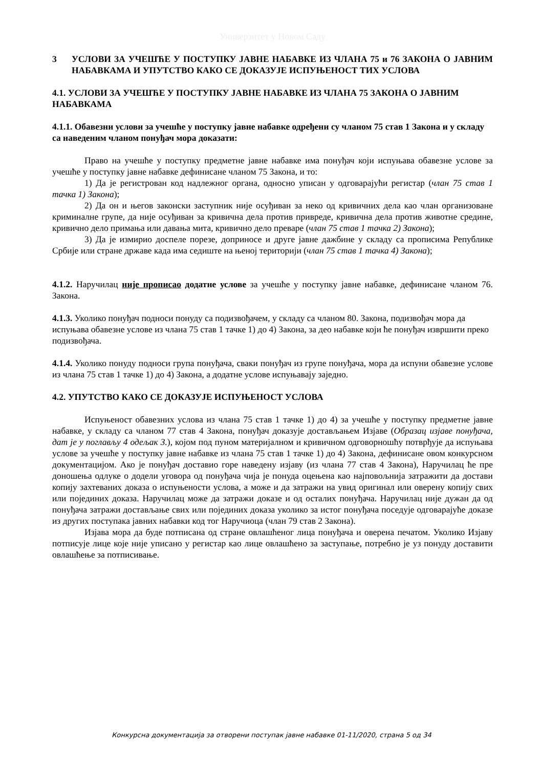Универзитет у Новом Саду
3 УСЛОВИ ЗА УЧЕШЋЕ У ПОСТУПКУ ЈАВНЕ НАБАВКЕ ИЗ ЧЛАНА 75 и 76 ЗАКОНА О ЈАВНИМ НАБАВКАМА И УПУТСТВО КАКО СЕ ДОКАЗУЈЕ ИСПУЊЕНОСТ ТИХ УСЛОВА
4.1. УСЛОВИ ЗА УЧЕШЋЕ У ПОСТУПКУ ЈАВНЕ НАБАВКЕ ИЗ ЧЛАНА 75 ЗАКОНА О ЈАВНИМ НАБАВКАМА
4.1.1. Обавезни услови за учешће у поступку јавне набавке одређени су чланом 75 став 1 Закона и у складу са наведеним чланом понуђач мора доказати:
Право на учешће у поступку предметне јавне набавке има понуђач који испуњава обавезне услове за учешће у поступку јавне набавке дефинисане чланом 75 Закона, и то:
1) Да је регистрован код надлежног органа, односно уписан у одговарајући регистар (члан 75 став 1 тачка 1) Закона);
2) Да он и његов законски заступник није осуђиван за неко од кривичних дела као члан организоване криминалне групе, да није осуђиван за кривична дела против привреде, кривична дела против животне средине, кривично дело примања или давања мита, кривично дело преваре (члан 75 став 1 тачка 2) Закона);
3) Да је измирио доспеле порезе, доприносе и друге јавне дажбине у складу са прописима Републике Србије или стране државе када има седиште на њеној територији (члан 75 став 1 тачка 4) Закона);
4.1.2. Наручилац није прописао додатне услове за учешће у поступку јавне набавке, дефинисане чланом 76. Закона.
4.1.3. Уколико понуђач подноси понуду са подизвођачем, у складу са чланом 80. Закона, подизвођач мора да испуњава обавезне услове из члана 75 став 1 тачке 1) до 4) Закона, за део набавке који ће понуђач извршити преко подизвођача.
4.1.4. Уколико понуду подноси група понуђача, сваки понуђач из групе понуђача, мора да испуни обавезне услове из члана 75 став 1 тачке 1) до 4) Закона, а додатне услове испуњавају заједно.
4.2. УПУТСТВО КАКО СЕ ДОКАЗУЈЕ ИСПУЊЕНОСТ УСЛОВА
Испуњеност обавезних услова из члана 75 став 1 тачке 1) до 4) за учешће у поступку предметне јавне набавке, у складу са чланом 77 став 4 Закона, понуђач доказује достављањем Изјаве (Образац изјаве понуђача, дат је у поглављу 4 одељак 3.), којом под пуном материјалном и кривичном одговорношћу потврђује да испуњава услове за учешће у поступку јавне набавке из члана 75 став 1 тачке 1) до 4) Закона, дефинисане овом конкурсном документацијом. Ако је понуђач доставио горе наведену изјаву (из члана 77 став 4 Закона), Наручилац ће пре доношења одлуке о додели уговора од понуђача чија је понуда оцењена као најповољнија затражити да достави копију захтеваних доказа о испуњености услова, а може и да затражи на увид оригинал или оверену копију свих или појединих доказа. Наручилац може да затражи доказе и од осталих понуђача. Наручилац није дужан да од понуђача затражи достављање свих или појединих доказа уколико за истог понуђача поседује одговарајуће доказе из других поступака јавних набавки код тог Наручиоца (члан 79 став 2 Закона).
Изјава мора да буде потписана од стране овлашћеног лица понуђача и оверена печатом. Уколико Изјаву потписује лице које није уписано у регистар као лице овлашћено за заступање, потребно је уз понуду доставити овлашћење за потписивање.
Конкурсна документација за отворени поступак јавне набавке 01-11/2020, страна 5 од 34